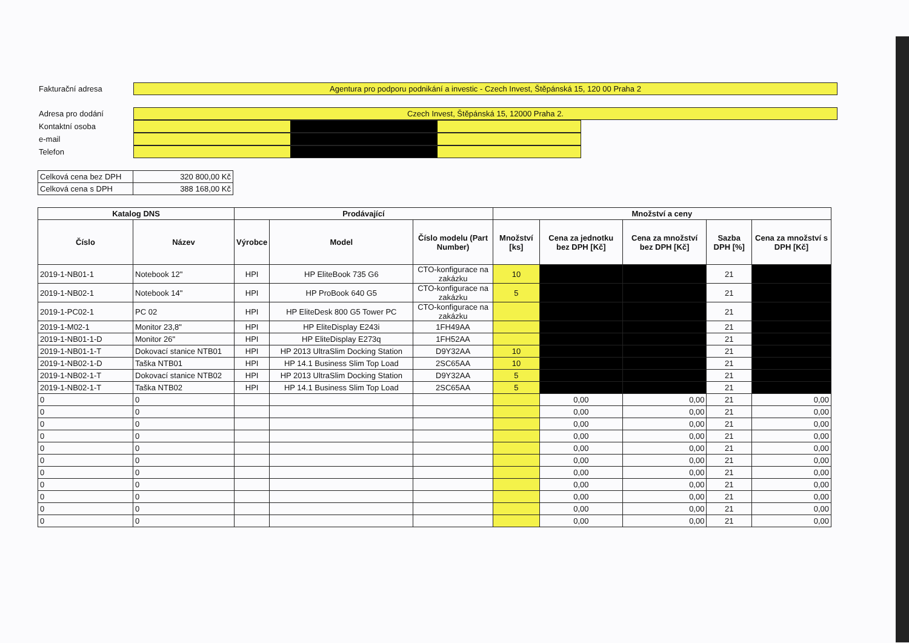Fakturační adresa
Agentura pro podporu podnikání a investic - Czech Invest, Štěpánská 15, 120 00 Praha 2
Adresa pro dodání
Czech Invest, Štěpánská 15, 12000 Praha 2.
Kontaktní osoba
e-mail
Telefon
| Celková cena bez DPH | 320 800,00 Kč |
| Celková cena s DPH | 388 168,00 Kč |
| Katalog DNS | | Prodávající | | | Množství a ceny | | | | |
| --- | --- | --- | --- | --- | --- | --- | --- | --- | --- |
| Číslo | Název | Výrobce | Model | Číslo modelu (Part Number) | Množství [ks] | Cena za jednotku bez DPH [Kč] | Cena za množství bez DPH [Kč] | Sazba DPH [%] | Cena za množství s DPH [Kč] |
| 2019-1-NB01-1 | Notebook 12" | HPI | HP EliteBook 735 G6 | CTO-konfigurace na zakázku | 10 | | | 21 | |
| 2019-1-NB02-1 | Notebook 14" | HPI | HP ProBook 640 G5 | CTO-konfigurace na zakázku | 5 | | | 21 | |
| 2019-1-PC02-1 | PC 02 | HPI | HP EliteDesk 800 G5 Tower PC | CTO-konfigurace na zakázku | | | | 21 | |
| 2019-1-M02-1 | Monitor 23,8" | HPI | HP EliteDisplay E243i | 1FH49AA | | | | 21 | |
| 2019-1-NB01-1-D | Monitor 26" | HPI | HP EliteDisplay E273q | 1FH52AA | | | | 21 | |
| 2019-1-NB01-1-T | Dokovací stanice NTB01 | HPI | HP 2013 UltraSlim Docking Station | D9Y32AA | 10 | | | 21 | |
| 2019-1-NB02-1-D | Taška NTB01 | HPI | HP 14.1 Business Slim Top Load | 2SC65AA | 10 | | | 21 | |
| 2019-1-NB02-1-T | Dokovací stanice NTB02 | HPI | HP 2013 UltraSlim Docking Station | D9Y32AA | 5 | | | 21 | |
| 2019-1-NB02-1-T | Taška NTB02 | HPI | HP 14.1 Business Slim Top Load | 2SC65AA | 5 | | | 21 | |
| 0 | 0 | | | | | 0,00 | 0,00 | 21 | 0,00 |
| 0 | 0 | | | | | 0,00 | 0,00 | 21 | 0,00 |
| 0 | 0 | | | | | 0,00 | 0,00 | 21 | 0,00 |
| 0 | 0 | | | | | 0,00 | 0,00 | 21 | 0,00 |
| 0 | 0 | | | | | 0,00 | 0,00 | 21 | 0,00 |
| 0 | 0 | | | | | 0,00 | 0,00 | 21 | 0,00 |
| 0 | 0 | | | | | 0,00 | 0,00 | 21 | 0,00 |
| 0 | 0 | | | | | 0,00 | 0,00 | 21 | 0,00 |
| 0 | 0 | | | | | 0,00 | 0,00 | 21 | 0,00 |
| 0 | 0 | | | | | 0,00 | 0,00 | 21 | 0,00 |
| 0 | 0 | | | | | 0,00 | 0,00 | 21 | 0,00 |